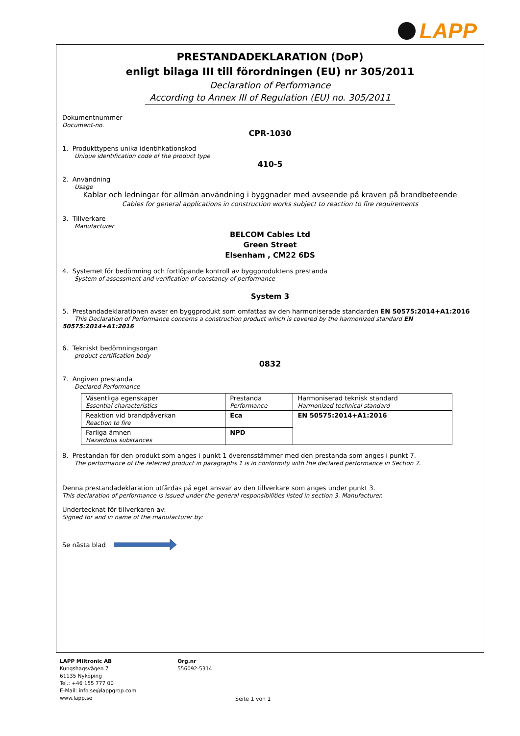LAPP
PRESTANDADEKLARATION (DoP)
enligt bilaga III till förordningen (EU) nr 305/2011
Declaration of Performance
According to Annex III of Regulation (EU) no. 305/2011
Dokumentnummer
Document-no.
CPR-1030
1. Produkttypens unika identifikationskod
Unique identification code of the product type
410-5
2. Användning
Usage
Kablar och ledningar för allmän användning i byggnader med avseende på kraven på brandbeteende
Cables for general applications in construction works subject to reaction to fire requirements
3. Tillverkare
Manufacturer
BELCOM Cables Ltd
Green Street
Elsenham , CM22 6DS
4. Systemet för bedömning och fortlöpande kontroll av byggproduktens prestanda
System of assessment and verification of constancy of performance
System 3
5. Prestandadeklarationen avser en byggprodukt som omfattas av den harmoniserade standarden EN 50575:2014+A1:2016
This Declaration of Performance concerns a construction product which is covered by the harmonized standard EN 50575:2014+A1:2016
6. Tekniskt bedömningsorgan
product certification body
0832
7. Angiven prestanda
Declared Performance
| Väsentliga egenskaper Essential characteristics | Prestanda Performance | Harmoniserad teknisk standard Harmonized technical standard |
| Reaktion vid brandpåverkan Reaction to fire | Eca | EN 50575:2014+A1:2016 |
| Farliga ämnen Hazardous substances | NPD | |
8. Prestandan för den produkt som anges i punkt 1 överensstämmer med den prestanda som anges i punkt 7.
The performance of the referred product in paragraphs 1 is in conformity with the declared performance in Section 7.
Denna prestandadeklaration utfärdas på eget ansvar av den tillverkare som anges under punkt 3.
This declaration of performance is issued under the general responsibilities listed in section 3. Manufacturer.
Undertecknat för tillverkaren av:
Signed for and in name of the manufacturer by:
Se nästa blad
LAPP Miltronic AB
Kungshagsvägen 7
61135 Nyköping
Tel.: +46 155 777 00
E-Mail: info.se@lappgrop.com
www.lapp.se
Org.nr
556092-5314
Seite 1 von 1